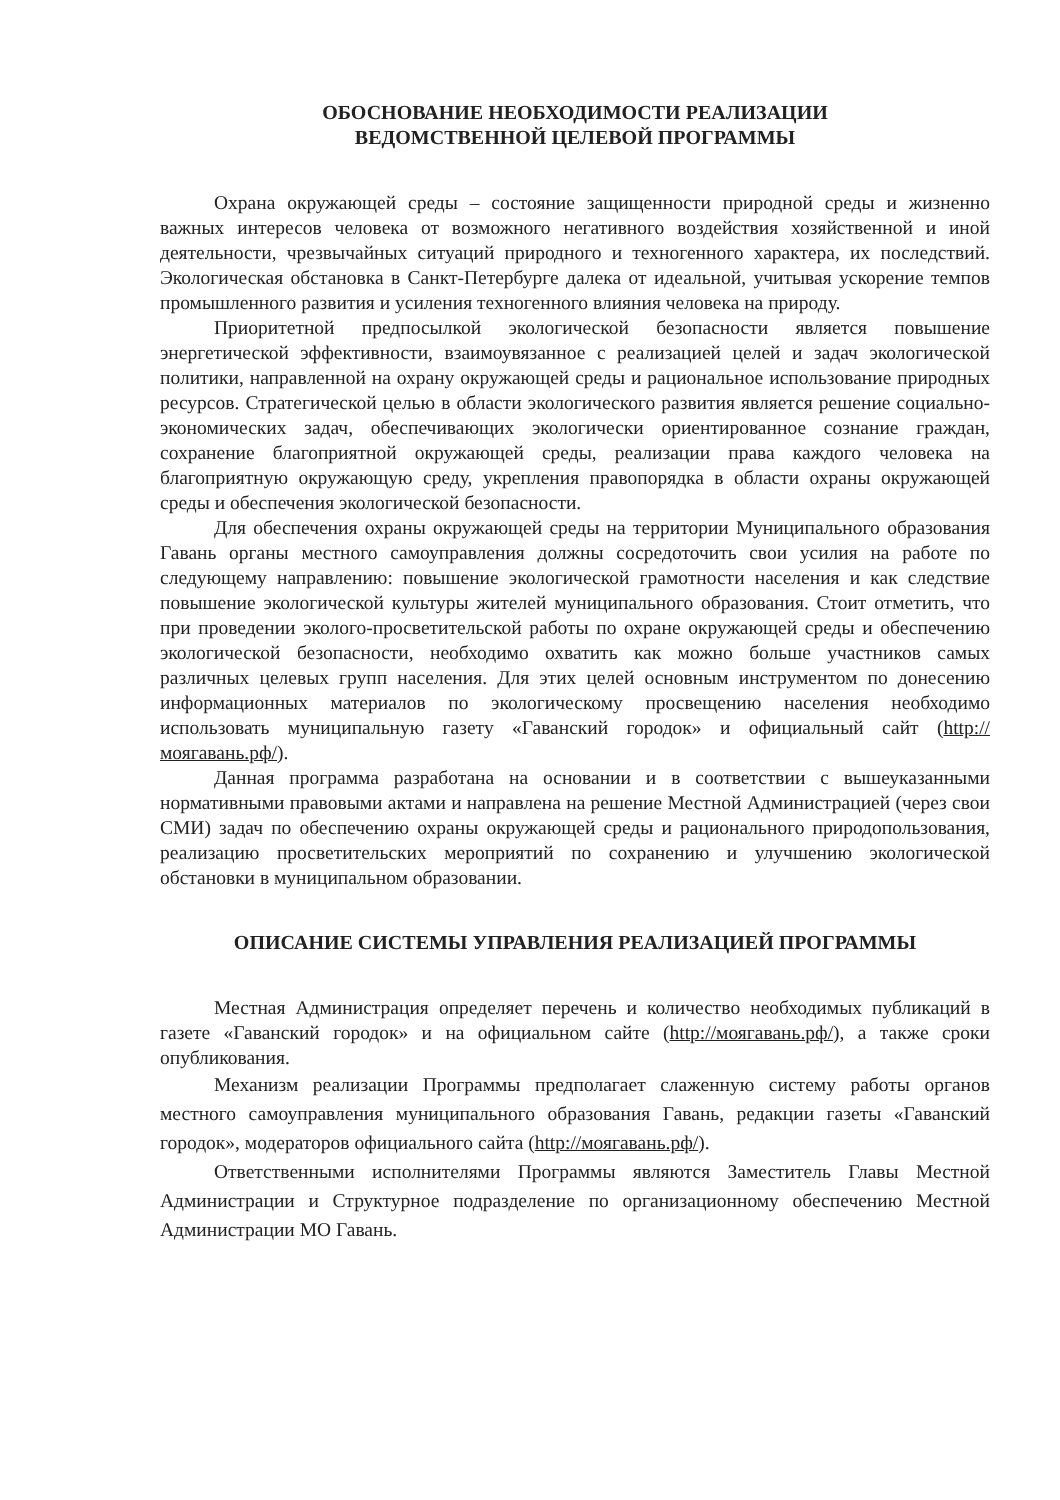ОБОСНОВАНИЕ НЕОБХОДИМОСТИ РЕАЛИЗАЦИИ
ВЕДОМСТВЕННОЙ ЦЕЛЕВОЙ ПРОГРАММЫ
Охрана окружающей среды – состояние защищенности природной среды и жизненно важных интересов человека от возможного негативного воздействия хозяйственной и иной деятельности, чрезвычайных ситуаций природного и техногенного характера, их последствий. Экологическая обстановка в Санкт-Петербурге далека от идеальной, учитывая ускорение темпов промышленного развития и усиления техногенного влияния человека на природу.
Приоритетной предпосылкой экологической безопасности является повышение энергетической эффективности, взаимоувязанное с реализацией целей и задач экологической политики, направленной на охрану окружающей среды и рациональное использование природных ресурсов. Стратегической целью в области экологического развития является решение социально-экономических задач, обеспечивающих экологически ориентированное сознание граждан, сохранение благоприятной окружающей среды, реализации права каждого человека на благоприятную окружающую среду, укрепления правопорядка в области охраны окружающей среды и обеспечения экологической безопасности.
Для обеспечения охраны окружающей среды на территории Муниципального образования Гавань органы местного самоуправления должны сосредоточить свои усилия на работе по следующему направлению: повышение экологической грамотности населения и как следствие повышение экологической культуры жителей муниципального образования. Стоит отметить, что при проведении эколого-просветительской работы по охране окружающей среды и обеспечению экологической безопасности, необходимо охватить как можно больше участников самых различных целевых групп населения. Для этих целей основным инструментом по донесению информационных материалов по экологическому просвещению населения необходимо использовать муниципальную газету «Гаванский городок» и официальный сайт (http://моягавань.рф/).
Данная программа разработана на основании и в соответствии с вышеуказанными нормативными правовыми актами и направлена на решение Местной Администрацией (через свои СМИ) задач по обеспечению охраны окружающей среды и рационального природопользования, реализацию просветительских мероприятий по сохранению и улучшению экологической обстановки в муниципальном образовании.
ОПИСАНИЕ СИСТЕМЫ УПРАВЛЕНИЯ РЕАЛИЗАЦИЕЙ ПРОГРАММЫ
Местная Администрация определяет перечень и количество необходимых публикаций в газете «Гаванский городок» и на официальном сайте (http://моягавань.рф/), а также сроки опубликования.
Механизм реализации Программы предполагает слаженную систему работы органов местного самоуправления муниципального образования Гавань, редакции газеты «Гаванский городок», модераторов официального сайта (http://моягавань.рф/).
Ответственными исполнителями Программы являются Заместитель Главы Местной Администрации и Структурное подразделение по организационному обеспечению Местной Администрации МО Гавань.